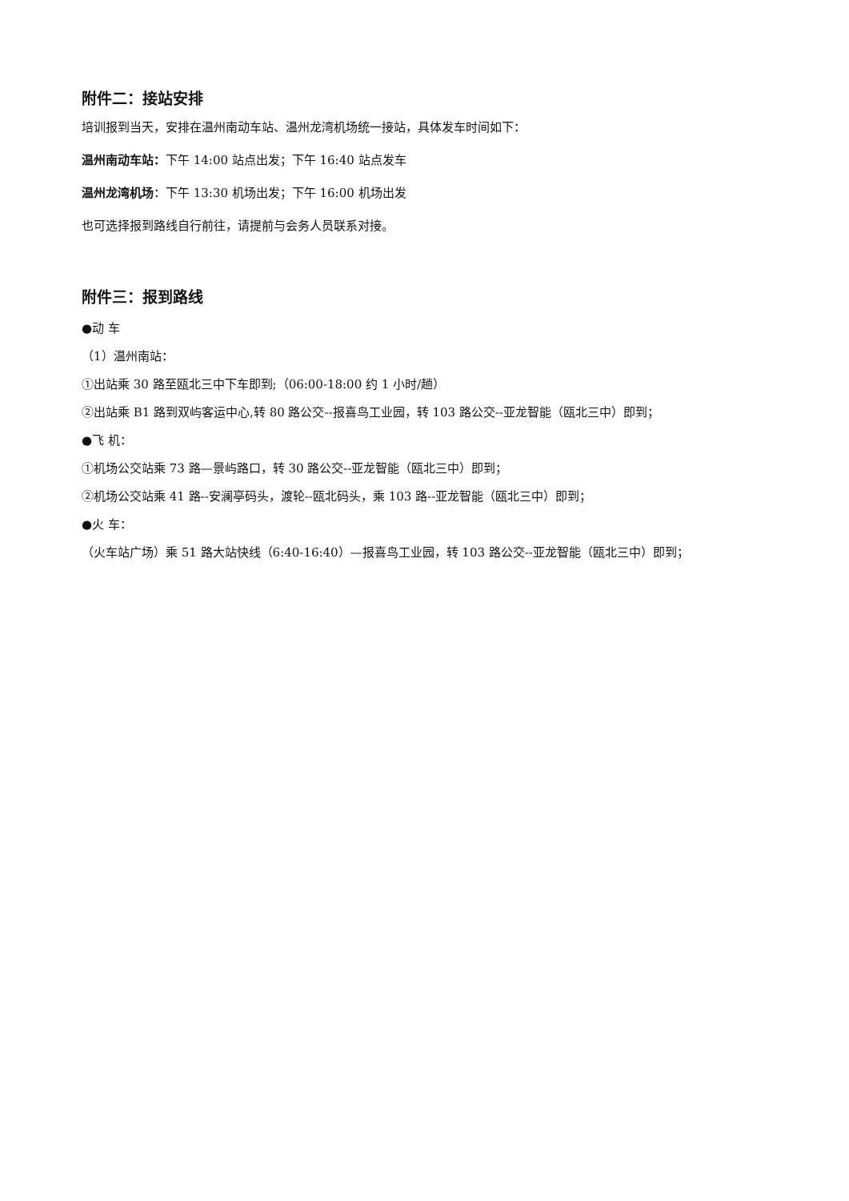附件二：接站安排
培训报到当天，安排在温州南动车站、温州龙湾机场统一接站，具体发车时间如下：
温州南动车站：下午 14:00 站点出发；下午 16:40 站点发车
温州龙湾机场：下午 13:30 机场出发；下午 16:00 机场出发
也可选择报到路线自行前往，请提前与会务人员联系对接。
附件三：报到路线
●动 车
（1）温州南站：
①出站乘 30 路至瓯北三中下车即到;（06:00-18:00 约 1 小时/趟）
②出站乘 B1 路到双屿客运中心,转 80 路公交--报喜鸟工业园，转 103 路公交--亚龙智能（瓯北三中）即到；
●飞 机：
①机场公交站乘 73 路—景屿路口，转 30 路公交--亚龙智能（瓯北三中）即到；
②机场公交站乘 41 路--安澜亭码头，渡轮--瓯北码头，乘 103 路--亚龙智能（瓯北三中）即到；
●火 车：
（火车站广场）乘 51 路大站快线（6:40-16:40）—报喜鸟工业园，转 103 路公交--亚龙智能（瓯北三中）即到；